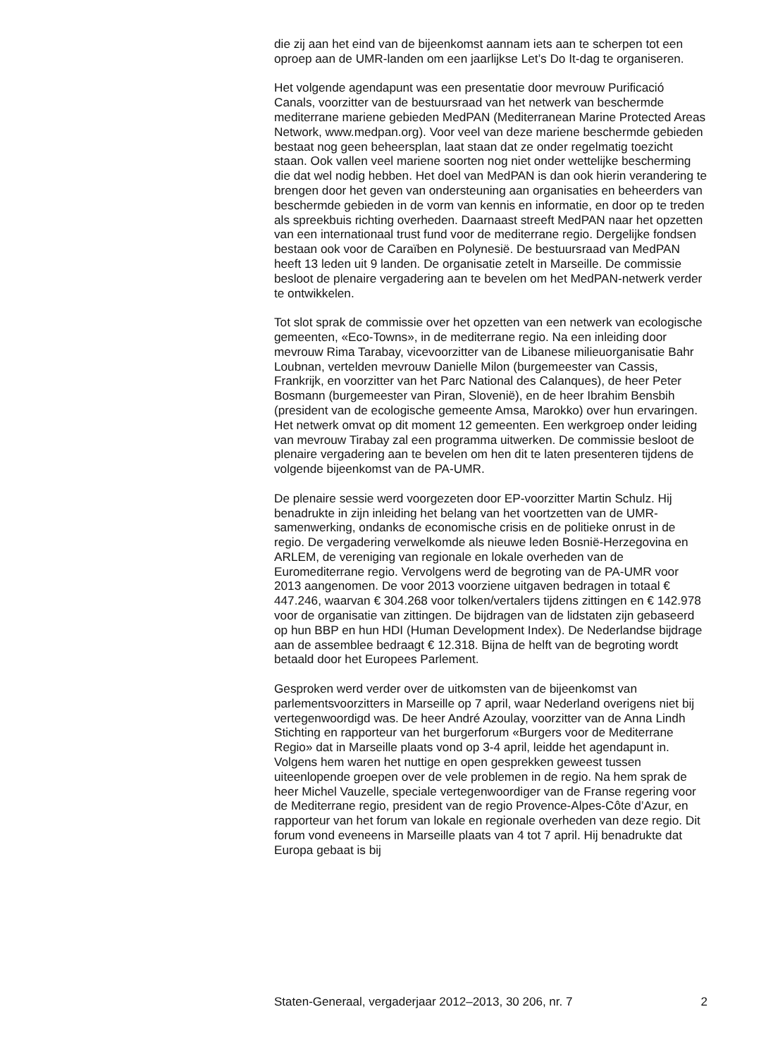die zij aan het eind van de bijeenkomst aannam iets aan te scherpen tot een oproep aan de UMR-landen om een jaarlijkse Let’s Do It-dag te organiseren.
Het volgende agendapunt was een presentatie door mevrouw Purificació Canals, voorzitter van de bestuursraad van het netwerk van beschermde mediterrane mariene gebieden MedPAN (Mediterranean Marine Protected Areas Network, www.medpan.org). Voor veel van deze mariene beschermde gebieden bestaat nog geen beheersplan, laat staan dat ze onder regelmatig toezicht staan. Ook vallen veel mariene soorten nog niet onder wettelijke bescherming die dat wel nodig hebben. Het doel van MedPAN is dan ook hierin verandering te brengen door het geven van ondersteuning aan organisaties en beheerders van beschermde gebieden in de vorm van kennis en informatie, en door op te treden als spreekbuis richting overheden. Daarnaast streeft MedPAN naar het opzetten van een internationaal trust fund voor de mediterrane regio. Dergelijke fondsen bestaan ook voor de Caraïben en Polynesië. De bestuursraad van MedPAN heeft 13 leden uit 9 landen. De organisatie zetelt in Marseille. De commissie besloot de plenaire vergadering aan te bevelen om het MedPAN-netwerk verder te ontwikkelen.
Tot slot sprak de commissie over het opzetten van een netwerk van ecologische gemeenten, «Eco-Towns», in de mediterrane regio. Na een inleiding door mevrouw Rima Tarabay, vicevoorzitter van de Libanese milieuorganisatie Bahr Loubnan, vertelden mevrouw Danielle Milon (burgemeester van Cassis, Frankrijk, en voorzitter van het Parc National des Calanques), de heer Peter Bosmann (burgemeester van Piran, Slovenië), en de heer Ibrahim Bensbih (president van de ecologische gemeente Amsa, Marokko) over hun ervaringen. Het netwerk omvat op dit moment 12 gemeenten. Een werkgroep onder leiding van mevrouw Tirabay zal een programma uitwerken. De commissie besloot de plenaire vergadering aan te bevelen om hen dit te laten presenteren tijdens de volgende bijeenkomst van de PA-UMR.
De plenaire sessie werd voorgezeten door EP-voorzitter Martin Schulz. Hij benadrukte in zijn inleiding het belang van het voortzetten van de UMR-samenwerking, ondanks de economische crisis en de politieke onrust in de regio. De vergadering verwelkomde als nieuwe leden Bosnië-Herzegovina en ARLEM, de vereniging van regionale en lokale overheden van de Euromediterrane regio. Vervolgens werd de begroting van de PA-UMR voor 2013 aangenomen. De voor 2013 voorziene uitgaven bedragen in totaal € 447.246, waarvan € 304.268 voor tolken/vertalers tijdens zittingen en € 142.978 voor de organisatie van zittingen. De bijdragen van de lidstaten zijn gebaseerd op hun BBP en hun HDI (Human Development Index). De Nederlandse bijdrage aan de assemblee bedraagt € 12.318. Bijna de helft van de begroting wordt betaald door het Europees Parlement.
Gesproken werd verder over de uitkomsten van de bijeenkomst van parlementsvoorzitters in Marseille op 7 april, waar Nederland overigens niet bij vertegenwoordigd was. De heer André Azoulay, voorzitter van de Anna Lindh Stichting en rapporteur van het burgerforum «Burgers voor de Mediterrane Regio» dat in Marseille plaats vond op 3-4 april, leidde het agendapunt in. Volgens hem waren het nuttige en open gesprekken geweest tussen uiteenlopende groepen over de vele problemen in de regio. Na hem sprak de heer Michel Vauzelle, speciale vertegenwoordiger van de Franse regering voor de Mediterrane regio, president van de regio Provence-Alpes-Côte d’Azur, en rapporteur van het forum van lokale en regionale overheden van deze regio. Dit forum vond eveneens in Marseille plaats van 4 tot 7 april. Hij benadrukte dat Europa gebaat is bij
Staten-Generaal, vergaderjaar 2012–2013, 30 206, nr. 7 2